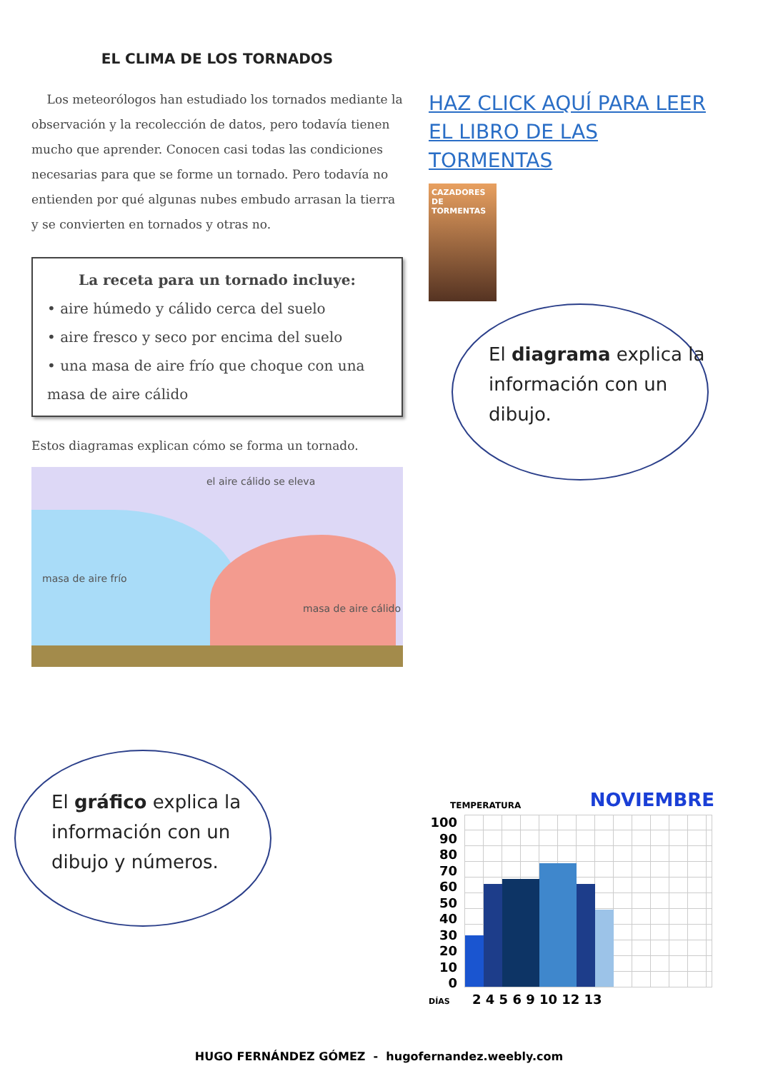EL CLIMA DE LOS TORNADOS
Los meteorólogos han estudiado los tornados mediante la observación y la recolección de datos, pero todavía tienen mucho que aprender. Conocen casi todas las condiciones necesarias para que se forme un tornado. Pero todavía no entienden por qué algunas nubes embudo arrasan la tierra y se convierten en tornados y otras no.
La receta para un tornado incluye:
• aire húmedo y cálido cerca del suelo
• aire fresco y seco por encima del suelo
• una masa de aire frío que choque con una masa de aire cálido
Estos diagramas explican cómo se forma un tornado.
el aire cálido se eleva
masa de aire frío
masa de aire cálido
HAZ CLICK AQUÍ PARA LEER
EL LIBRO DE LAS TORMENTAS
CAZADORES DE TORMENTAS
El diagrama explica la información con un dibujo.
El gráfico explica la información con un dibujo y números.
TEMPERATURA NOVIEMBRE
100 90 80 70 60 50 40 30 20 10 0
DÍAS 2 4 5 6 9 10 12 13
HUGO FERNÁNDEZ GÓMEZ - hugofernandez.weebly.com